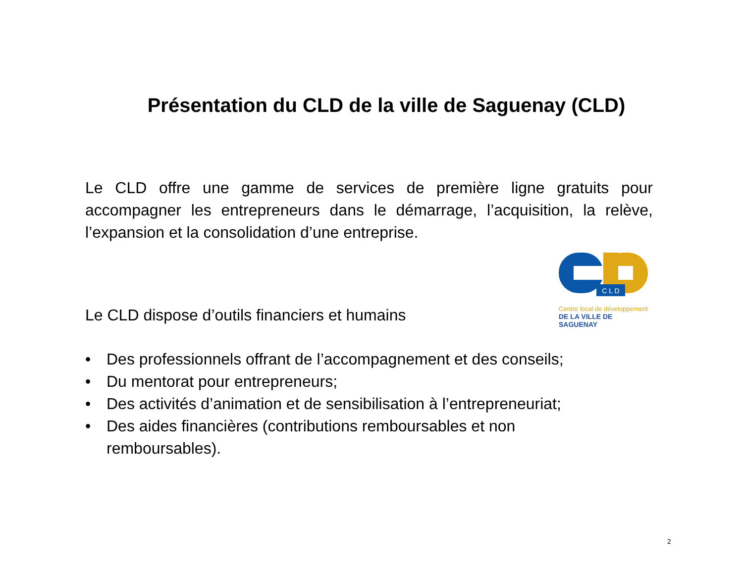Présentation du CLD de la ville de Saguenay (CLD)
Le CLD offre une gamme de services de première ligne gratuits pour accompagner les entrepreneurs dans le démarrage, l’acquisition, la relève, l’expansion et la consolidation d’une entreprise.
Le CLD dispose d’outils financiers et humains
C L D
Centre local de développement
DE LA VILLE DE SAGUENAY
• Des professionnels offrant de l’accompagnement et des conseils;
• Du mentorat pour entrepreneurs;
• Des activités d’animation et de sensibilisation à l’entrepreneuriat;
• Des aides financières (contributions remboursables et non remboursables).
2